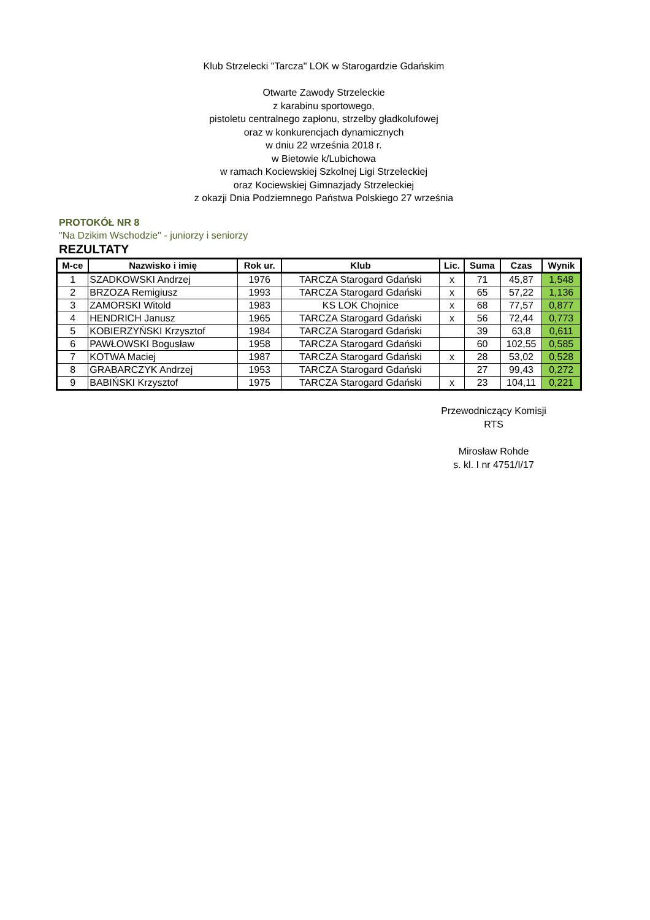Klub Strzelecki "Tarcza" LOK w Starogardzie Gdańskim
Otwarte Zawody Strzeleckie
z karabinu sportowego,
pistoletu centralnego zapłonu, strzelby gładkolufowej
oraz w konkurencjach dynamicznych
w dniu 22 września 2018 r.
w Bietowie k/Lubichowa
w ramach Kociewskiej Szkolnej Ligi Strzeleckiej
oraz Kociewskiej Gimnazjady Strzeleckiej
z okazji Dnia Podziemnego Państwa Polskiego 27 września
PROTOKÓŁ NR 8
"Na Dzikim Wschodzie" - juniorzy i seniorzy
REZULTATY
| M-ce | Nazwisko i imię | Rok ur. | Klub | Lic. | Suma | Czas | Wynik |
| --- | --- | --- | --- | --- | --- | --- | --- |
| 1 | SZADKOWSKI Andrzej | 1976 | TARCZA Starogard Gdański | x | 71 | 45,87 | 1,548 |
| 2 | BRZOZA Remigiusz | 1993 | TARCZA Starogard Gdański | x | 65 | 57,22 | 1,136 |
| 3 | ZAMORSKI Witold | 1983 | KS LOK Chojnice | x | 68 | 77,57 | 0,877 |
| 4 | HENDRICH Janusz | 1965 | TARCZA Starogard Gdański | x | 56 | 72,44 | 0,773 |
| 5 | KOBIERZYŃSKI Krzysztof | 1984 | TARCZA Starogard Gdański | | 39 | 63,8 | 0,611 |
| 6 | PAWŁOWSKI Bogusław | 1958 | TARCZA Starogard Gdański | | 60 | 102,55 | 0,585 |
| 7 | KOTWA Maciej | 1987 | TARCZA Starogard Gdański | x | 28 | 53,02 | 0,528 |
| 8 | GRABARCZYK Andrzej | 1953 | TARCZA Starogard Gdański | | 27 | 99,43 | 0,272 |
| 9 | BABIŃSKI Krzysztof | 1975 | TARCZA Starogard Gdański | x | 23 | 104,11 | 0,221 |
Przewodniczący Komisji
RTS
Mirosław Rohde
s. kl. I nr 4751/I/17